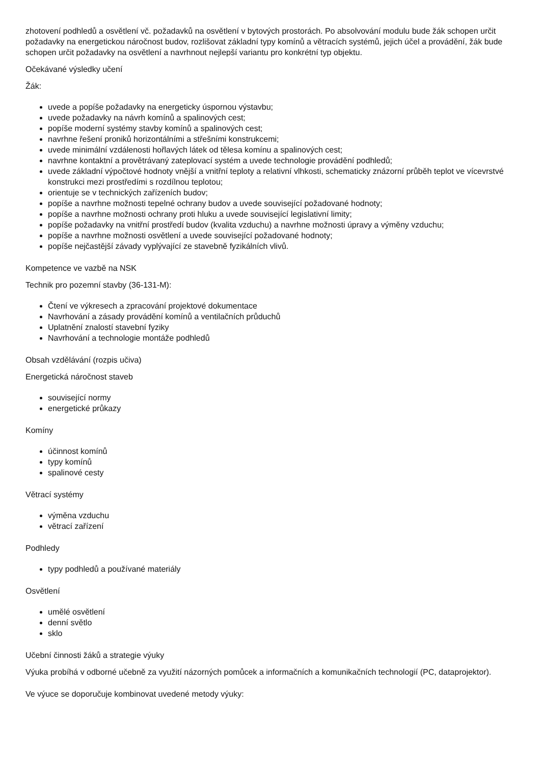zhotovení podhledů a osvětlení vč. požadavků na osvětlení v bytových prostorách. Po absolvování modulu bude žák schopen určit požadavky na energetickou náročnost budov, rozlišovat základní typy komínů a větracích systémů, jejich účel a provádění, žák bude schopen určit požadavky na osvětlení a navrhnout nejlepší variantu pro konkrétní typ objektu.
Očekávané výsledky učení
Žák:
uvede a popíše požadavky na energeticky úspornou výstavbu;
uvede požadavky na návrh komínů a spalinových cest;
popíše moderní systémy stavby komínů a spalinových cest;
navrhne řešení proniků horizontálními a střešními konstrukcemi;
uvede minimální vzdálenosti hořlavých látek od tělesa komínu a spalinových cest;
navrhne kontaktní a provětrávaný zateplovací systém a uvede technologie provádění podhledů;
uvede základní výpočtové hodnoty vnější a vnitřní teploty a relativní vlhkosti, schematicky znázorní průběh teplot ve vícevrstvé konstrukci mezi prostředími s rozdílnou teplotou;
orientuje se v technických zařízeních budov;
popíše a navrhne možnosti tepelné ochrany budov a uvede související požadované hodnoty;
popíše a navrhne možnosti ochrany proti hluku a uvede související legislativní limity;
popíše požadavky na vnitřní prostředí budov (kvalita vzduchu) a navrhne možnosti úpravy a výměny vzduchu;
popíše a navrhne možnosti osvětlení a uvede související požadované hodnoty;
popíše nejčastější závady vyplývající ze stavebně fyzikálních vlivů.
Kompetence ve vazbě na NSK
Technik pro pozemní stavby (36-131-M):
Čtení ve výkresech a zpracování projektové dokumentace
Navrhování a zásady provádění komínů a ventilačních průduchů
Uplatnění znalostí stavební fyziky
Navrhování a technologie montáže podhledů
Obsah vzdělávání (rozpis učiva)
Energetická náročnost staveb
související normy
energetické průkazy
Komíny
účinnost komínů
typy komínů
spalinové cesty
Větrací systémy
výměna vzduchu
větrací zařízení
Podhledy
typy podhledů a používané materiály
Osvětlení
umělé osvětlení
denní světlo
sklo
Učební činnosti žáků a strategie výuky
Výuka probíhá v odborné učebně za využití názorných pomůcek a informačních a komunikačních technologií (PC, dataprojektor).
Ve výuce se doporučuje kombinovat uvedené metody výuky: